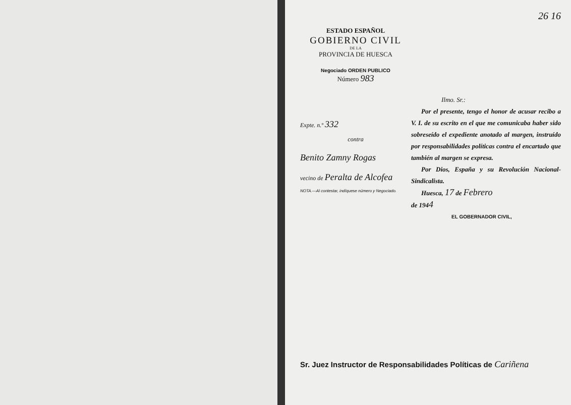26 16
ESTADO ESPAÑOL
GOBIERNO CIVIL
DE LA
PROVINCIA DE HUESCA
Negociado ORDEN PUBLICO
Número 983
Expte. n.º 332
contra
Benito Zamny Rogas
vecino de Peralta de Alcofea
NOTA.—Al contestar, indíquese número y Negociado.
Ilmo. Sr.:
Por el presente, tengo el honor de acusar recibo a V. I. de su escrito en el que me comunicaba haber sido sobreseído el expediente anotado al margen, instruído por responsabilidades políticas contra el encartado que también al margen se expresa.
Por Dios, España y su Revolución Nacional-Sindicalista.
Huesca, 17 de Febrero
de 1944
EL GOBERNADOR CIVIL,
Sr. Juez Instructor de Responsabilidades Políticas de Cariñena